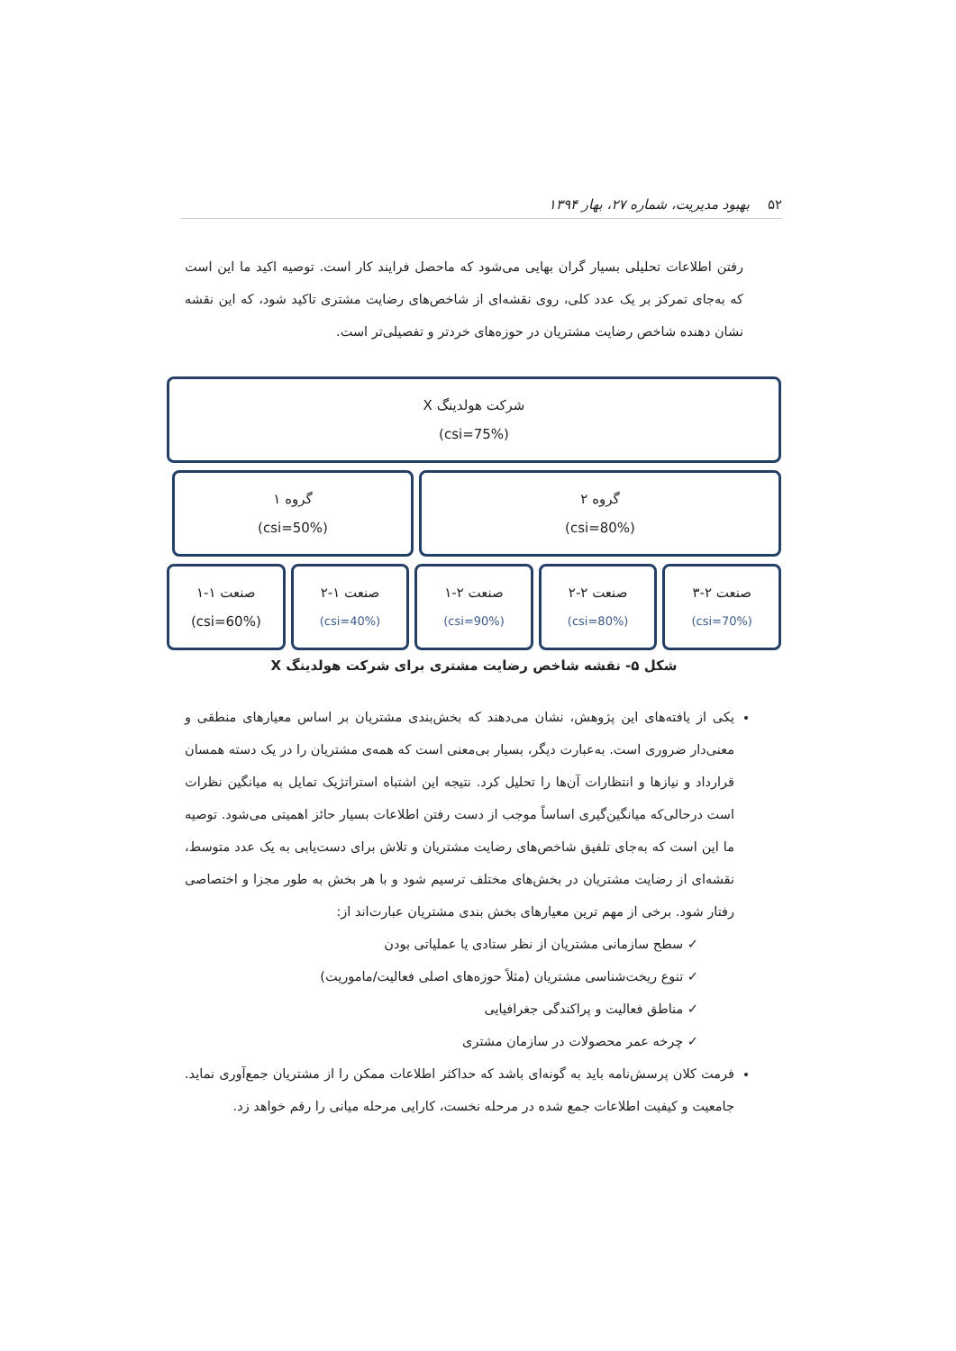۵۲ بهبود مدیریت، شماره ۲۷، بهار ۱۳۹۴
رفتن اطلاعات تحلیلی بسیار گران بهایی می‌شود که ماحصل فرایند کار است. توصیه اکید ما این است که به‌جای تمرکز بر یک عدد کلی، روی نقشه‌ای از شاخص‌های رضایت مشتری تاکید شود، که این نقشه نشان دهنده شاخص رضایت مشتریان در حوزه‌های خردتر و تفصیلی‌تر است.
شرکت هولدینگ X
(csi=75%)
گروه ۲
(csi=80%)
گروه ۱
(csi=50%)
صنعت ۲-۳
(csi=70%)
صنعت ۲-۲
(csi=80%)
صنعت ۲-۱
(csi=90%)
صنعت ۱-۲
(csi=40%)
صنعت ۱-۱
(csi=60%)
شکل ۵- نقشه شاخص رضایت مشتری برای شرکت هولدینگ X
یکی از یافته‌های این پژوهش، نشان می‌دهند که بخش‌بندی مشتریان بر اساس معیارهای منطقی و معنی‌دار ضروری است. به‌عبارت دیگر، بسیار بی‌معنی است که همه‌ی مشتریان را در یک دسته همسان قرارداد و نیازها و انتظارات آن‌ها را تحلیل کرد. نتیجه این اشتباه استراتژیک تمایل به میانگین نظرات است درحالی‌که میانگین‌گیری اساساً موجب از دست رفتن اطلاعات بسیار حائز اهمیتی می‌شود. توصیه ما این است که به‌جای تلفیق شاخص‌های رضایت مشتریان و تلاش برای دست‌یابی به یک عدد متوسط، نقشه‌ای از رضایت مشتریان در بخش‌های مختلف ترسیم شود و با هر بخش به طور مجزا و اختصاصی رفتار شود. برخی از مهم ترین معیارهای بخش بندی مشتریان عبارت‌اند از:
✓ سطح سازمانی مشتریان از نظر ستادی یا عملیاتی بودن
✓ تنوع ریخت‌شناسی مشتریان (مثلاً حوزه‌های اصلی فعالیت/ماموریت)
✓ مناطق فعالیت و پراکندگی جغرافیایی
✓ چرخه عمر محصولات در سازمان مشتری
فرمت کلان پرسش‌نامه باید به گونه‌ای باشد که حداکثر اطلاعات ممکن را از مشتریان جمع‌آوری نماید. جامعیت و کیفیت اطلاعات جمع شده در مرحله نخست، کارایی مرحله میانی را رقم خواهد زد.